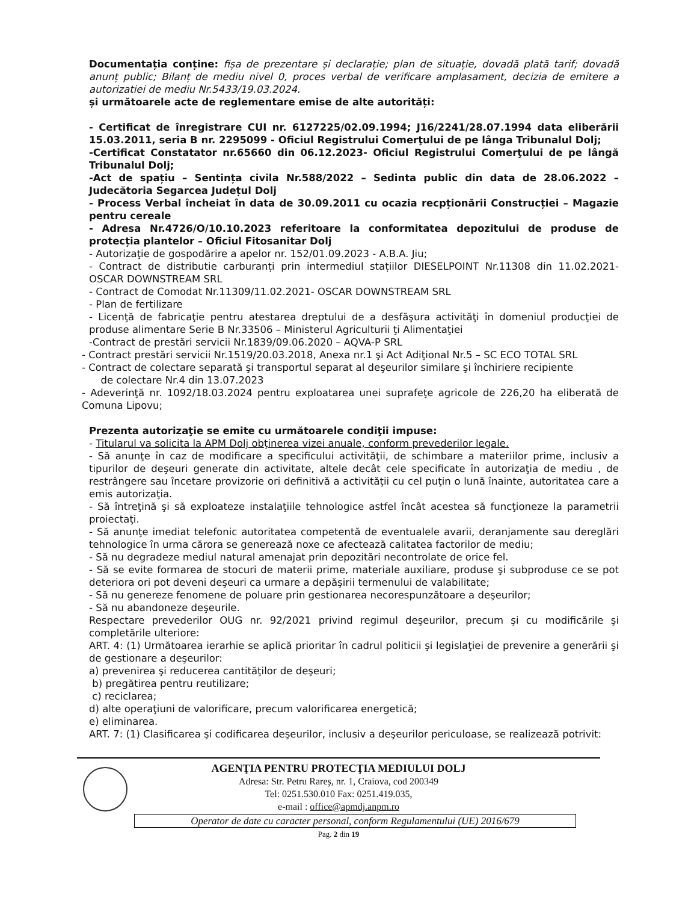Documentația conține: fișa de prezentare și declarație; plan de situație, dovadă plată tarif; dovadă anunț public; Bilanț de mediu nivel 0, proces verbal de verificare amplasament, decizia de emitere a autorizatiei de mediu Nr.5433/19.03.2024.
și următoarele acte de reglementare emise de alte autorități:
- Certificat de înregistrare CUI nr. 6127225/02.09.1994; J16/2241/28.07.1994 data eliberării 15.03.2011, seria B nr. 2295099 - Oficiul Registrului Comerţului de pe lânga Tribunalul Dolj;
-Certificat Constatator nr.65660 din 06.12.2023- Oficiul Registrului Comerţului de pe lângă Tribunalul Dolj;
-Act de spațiu – Sentința civila Nr.588/2022 – Sedinta public din data de 28.06.2022 – Judecătoria Segarcea Județul Dolj
- Process Verbal încheiat în data de 30.09.2011 cu ocazia recpționării Construcției – Magazie pentru cereale
- Adresa Nr.4726/O/10.10.2023 referitoare la conformitatea depozitului de produse de protecția plantelor – Oficiul Fitosanitar Dolj
- Autorizaţie de gospodărire a apelor nr. 152/01.09.2023 - A.B.A. Jiu;
- Contract de distributie carburanți prin intermediul stațiilor DIESELPOINT Nr.11308 din 11.02.2021- OSCAR DOWNSTREAM SRL
- Contract de Comodat Nr.11309/11.02.2021- OSCAR DOWNSTREAM SRL
- Plan de fertilizare
- Licenţă de fabricaţie pentru atestarea dreptului de a desfăşura activităţi în domeniul producţiei de produse alimentare Serie B Nr.33506 – Ministerul Agriculturii ţi Alimentaţiei
-Contract de prestări servicii Nr.1839/09.06.2020 – AQVA-P SRL
- Contract prestări servicii Nr.1519/20.03.2018, Anexa nr.1 şi Act Adiţional Nr.5 – SC ECO TOTAL SRL
- Contract de colectare separată şi transportul separat al deşeurilor similare şi închiriere recipiente
de colectare Nr.4 din 13.07.2023
- Adeverinţă nr. 1092/18.03.2024 pentru exploatarea unei suprafeţe agricole de 226,20 ha eliberată de Comuna Lipovu;
Prezenta autorizaţie se emite cu următoarele condiţii impuse:
- Titularul va solicita la APM Dolj obţinerea vizei anuale, conform prevederilor legale.
- Să anunţe în caz de modificare a specificului activităţii, de schimbare a materiilor prime, inclusiv a tipurilor de deşeuri generate din activitate, altele decât cele specificate în autorizaţia de mediu , de restrângere sau încetare provizorie ori definitivă a activităţii cu cel puţin o lună înainte, autoritatea care a emis autorizaţia.
- Să întreţină şi să exploateze instalaţiile tehnologice astfel încât acestea să funcţioneze la parametrii proiectaţi.
- Să anunţe imediat telefonic autoritatea competentă de eventualele avarii, deranjamente sau dereglări tehnologice în urma cărora se generează noxe ce afectează calitatea factorilor de mediu;
- Să nu degradeze mediul natural amenajat prin depozitări necontrolate de orice fel.
- Să se evite formarea de stocuri de materii prime, materiale auxiliare, produse şi subproduse ce se pot deteriora ori pot deveni deşeuri ca urmare a depăşirii termenului de valabilitate;
- Să nu genereze fenomene de poluare prin gestionarea necorespunzătoare a deşeurilor;
- Să nu abandoneze deşeurile.
Respectare prevederilor OUG nr. 92/2021 privind regimul deşeurilor, precum şi cu modificările şi completările ulteriore:
ART. 4: (1) Următoarea ierarhie se aplică prioritar în cadrul politicii şi legislaţiei de prevenire a generării şi de gestionare a deşeurilor:
a) prevenirea şi reducerea cantităţilor de deşeuri;
b) pregătirea pentru reutilizare;
c) reciclarea;
d) alte operaţiuni de valorificare, precum valorificarea energetică;
e) eliminarea.
ART. 7: (1) Clasificarea şi codificarea deşeurilor, inclusiv a deşeurilor periculoase, se realizează potrivit:
AGENŢIA PENTRU PROTECŢIA MEDIULUI DOLJ
Adresa: Str. Petru Rareş, nr. 1, Craiova, cod 200349
Tel: 0251.530.010 Fax: 0251.419.035,
e-mail : office@apmdj.anpm.ro
Operator de date cu caracter personal, conform Regulamentului (UE) 2016/679
Pag. 2 din 19